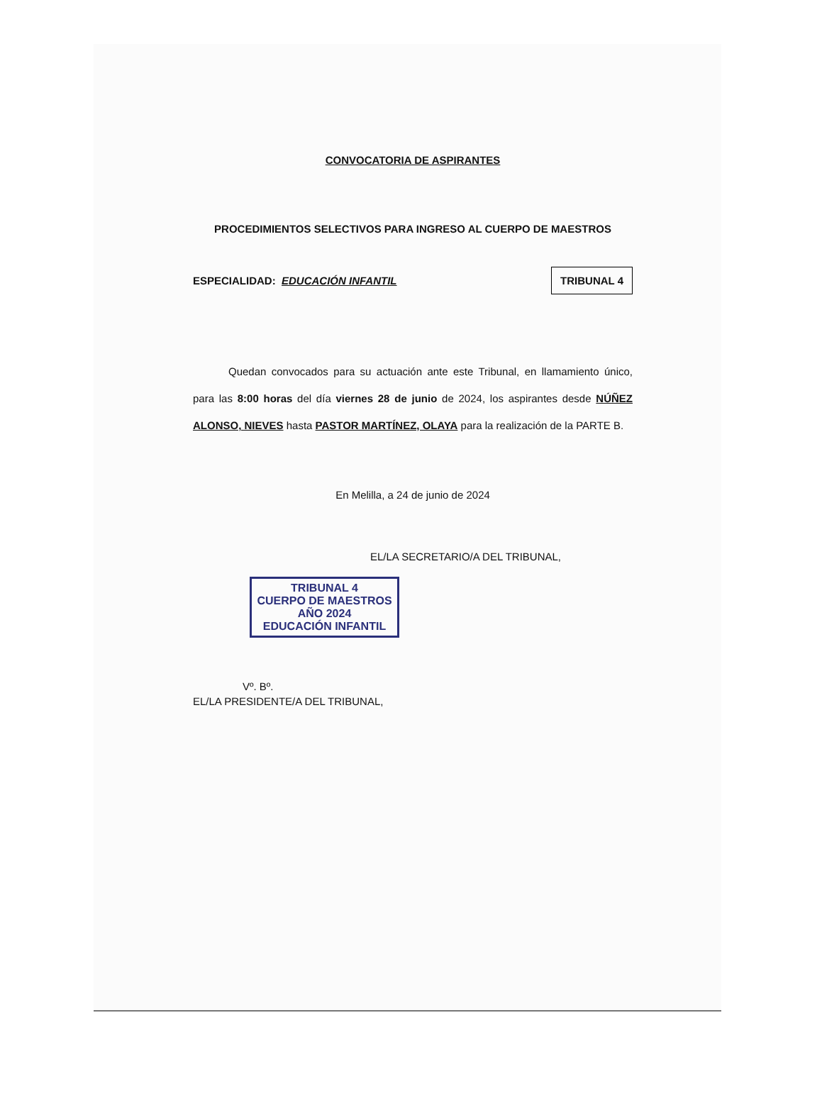CONVOCATORIA DE ASPIRANTES
PROCEDIMIENTOS SELECTIVOS PARA INGRESO AL CUERPO DE MAESTROS
ESPECIALIDAD: EDUCACIÓN INFANTIL TRIBUNAL 4
Quedan convocados para su actuación ante este Tribunal, en llamamiento único, para las 8:00 horas del día viernes 28 de junio de 2024, los aspirantes desde NÚÑEZ ALONSO, NIEVES hasta PASTOR MARTÍNEZ, OLAYA para la realización de la PARTE B.
En Melilla, a 24 de junio de 2024
EL/LA SECRETARIO/A DEL TRIBUNAL,
TRIBUNAL 4
CUERPO DE MAESTROS
AÑO 2024
EDUCACIÓN INFANTIL
Vº. Bº.
EL/LA PRESIDENTE/A DEL TRIBUNAL,